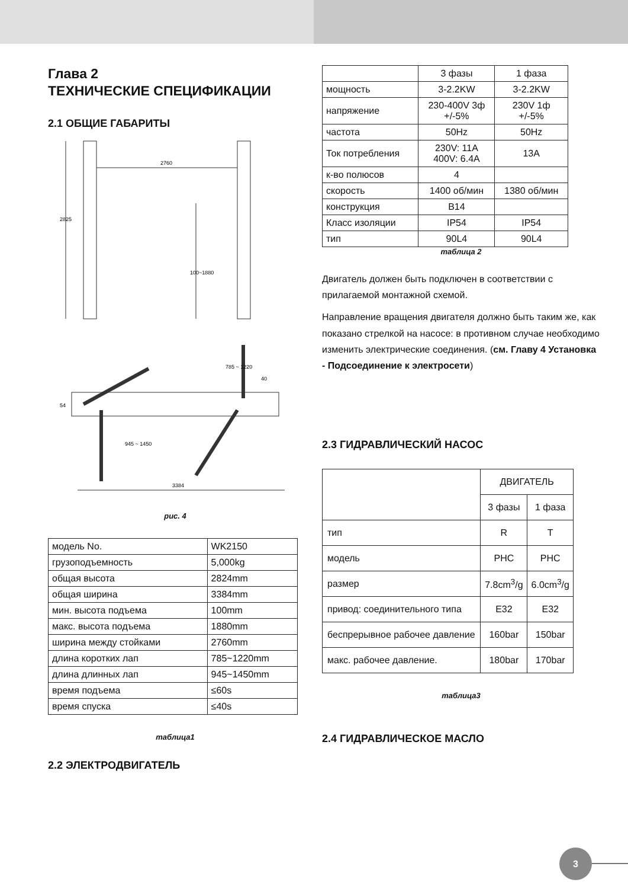Глава 2
ТЕХНИЧЕСКИЕ СПЕЦИФИКАЦИИ
2.1 ОБЩИЕ ГАБАРИТЫ
2760
2825
100~1880
3384
54
945 ~ 1450
785 ~ 1220
40
рис. 4
| модель No. | WK2150 |
| грузоподъемность | 5,000kg |
| общая высота | 2824mm |
| общая ширина | 3384mm |
| мин. высота подъема | 100mm |
| макс. высота подъема | 1880mm |
| ширина между стойками | 2760mm |
| длина коротких лап | 785~1220mm |
| длина длинных лап | 945~1450mm |
| время подъема | ≤60s |
| время спуска | ≤40s |
таблица1
2.2 ЭЛЕКТРОДВИГАТЕЛЬ
| | 3 фазы | 1 фаза |
| мощность | 3-2.2KW | 3-2.2KW |
| напряжение | 230-400V 3ф +/-5% | 230V 1ф +/-5% |
| частота | 50Hz | 50Hz |
| Ток потребления | 230V: 11A 400V: 6.4A | 13A |
| к-во полюсов | 4 | |
| скорость | 1400 об/мин | 1380 об/мин |
| конструкция | B14 | |
| Класс изоляции | IP54 | IP54 |
| тип | 90L4 | 90L4 |
таблица 2
Двигатель должен быть подключен в соответствии с прилагаемой монтажной схемой.
Направление вращения двигателя должно быть таким же, как показано стрелкой на насосе: в противном случае необходимо изменить электрические соединения. (см. Главу 4 Установка - Подсоединение к электросети)
2.3 ГИДРАВЛИЧЕСКИЙ НАСОС
| | ДВИГАТЕЛЬ | |
| | 3 фазы | 1 фаза |
| тип | R | T |
| модель | PHC | PHC |
| размер | 7.8cm<sup>3</sup>/g | 6.0cm<sup>3</sup>/g |
| привод: соединительного типа | E32 | E32 |
| беспрерывное рабочее давление | 160bar | 150bar |
| макс. рабочее давление. | 180bar | 170bar |
таблица3
2.4 ГИДРАВЛИЧЕСКОЕ МАСЛО
3